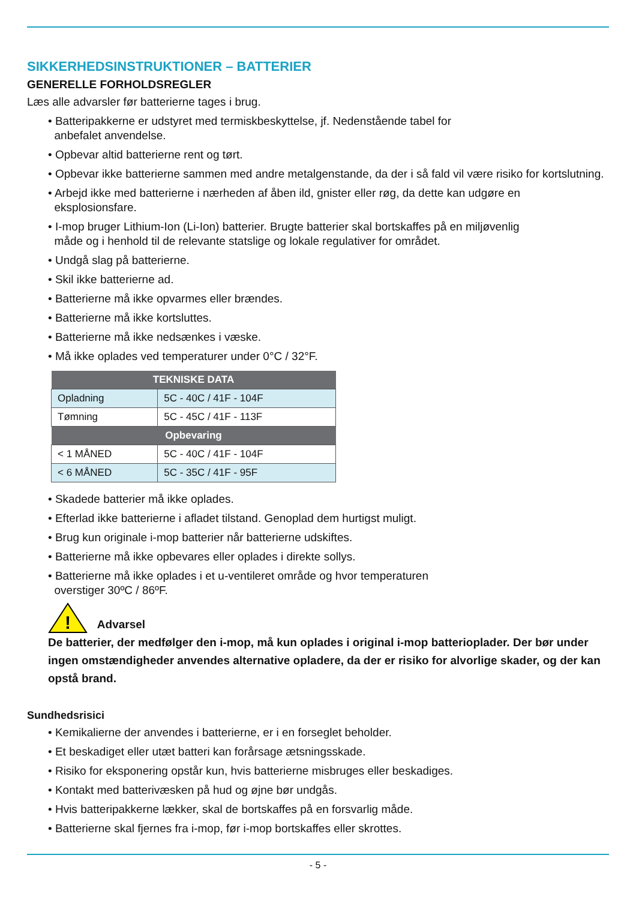SIKKERHEDSINSTRUKTIONER – BATTERIER
GENERELLE FORHOLDSREGLER
Læs alle advarsler før batterierne tages i brug.
• Batteripakkerne er udstyret med termiskbeskyttelse, jf. Nedenstående tabel for
anbefalet anvendelse.
• Opbevar altid batterierne rent og tørt.
• Opbevar ikke batterierne sammen med andre metalgenstande, da der i så fald vil være risiko for kortslutning.
• Arbejd ikke med batterierne i nærheden af åben ild, gnister eller røg, da dette kan udgøre en
eksplosionsfare.
• I-mop bruger Lithium-Ion (Li-Ion) batterier. Brugte batterier skal bortskaffes på en miljøvenlig
måde og i henhold til de relevante statslige og lokale regulativer for området.
• Undgå slag på batterierne.
• Skil ikke batterierne ad.
• Batterierne må ikke opvarmes eller brændes.
• Batterierne må ikke kortsluttes.
• Batterierne må ikke nedsænkes i væske.
• Må ikke oplades ved temperaturer under 0°C / 32°F.
| TEKNISKE DATA | |
| --- | --- |
| Opladning | 5C - 40C / 41F - 104F |
| Tømning | 5C - 45C / 41F - 113F |
| Opbevaring | |
| < 1 MÅNED | 5C - 40C / 41F - 104F |
| < 6 MÅNED | 5C - 35C / 41F - 95F |
• Skadede batterier må ikke oplades.
• Efterlad ikke batterierne i afladet tilstand. Genoplad dem hurtigst muligt.
• Brug kun originale i-mop batterier når batterierne udskiftes.
• Batterierne må ikke opbevares eller oplades i direkte sollys.
• Batterierne må ikke oplades i et u-ventileret område og hvor temperaturen
overstiger 30ºC / 86ºF.
!
Advarsel
De batterier, der medfølger den i-mop, må kun oplades i original i-mop batterioplader. Der bør under ingen omstændigheder anvendes alternative opladere, da der er risiko for alvorlige skader, og der kan opstå brand.
Sundhedsrisici
• Kemikalierne der anvendes i batterierne, er i en forseglet beholder.
• Et beskadiget eller utæt batteri kan forårsage ætsningsskade.
• Risiko for eksponering opstår kun, hvis batterierne misbruges eller beskadiges.
• Kontakt med batterivæsken på hud og øjne bør undgås.
• Hvis batteripakkerne lækker, skal de bortskaffes på en forsvarlig måde.
• Batterierne skal fjernes fra i-mop, før i-mop bortskaffes eller skrottes.
- 5 -